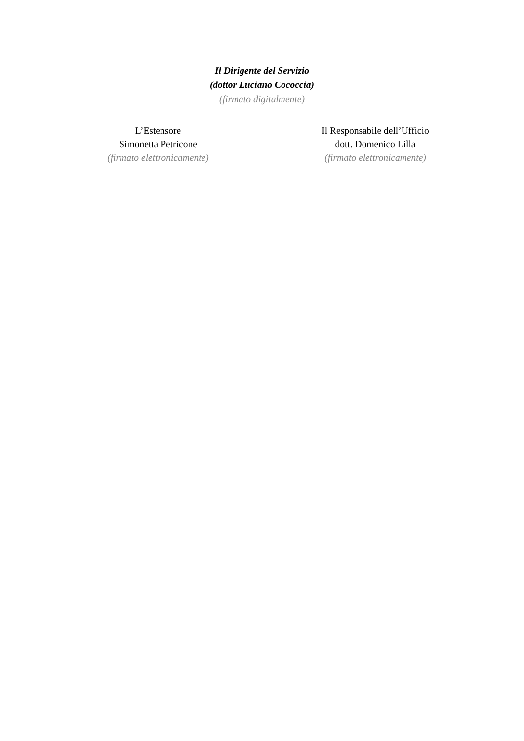Il Dirigente del Servizio
(dottor Luciano Cococcia)
(firmato digitalmente)
L’Estensore
Simonetta Petricone
(firmato elettronicamente)
Il Responsabile dell’Ufficio
dott. Domenico Lilla
(firmato elettronicamente)